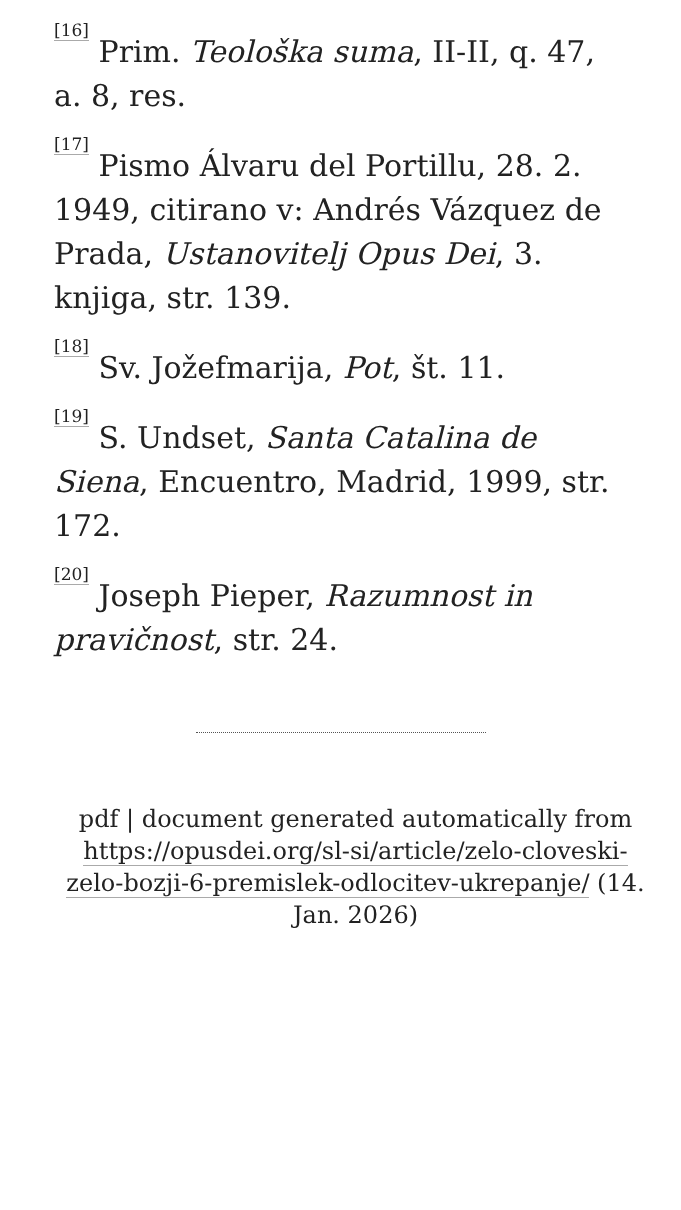<sup>[16]</sup> Prim. Teološka suma, II-II, q. 47, a. 8, res.
<sup>[17]</sup> Pismo Álvaru del Portillu, 28. 2. 1949, citirano v: Andrés Vázquez de Prada, Ustanovitelj Opus Dei, 3. knjiga, str. 139.
<sup>[18]</sup> Sv. Jožefmarija, Pot, št. 11.
<sup>[19]</sup> S. Undset, Santa Catalina de Siena, Encuentro, Madrid, 1999, str. 172.
<sup>[20]</sup> Joseph Pieper, Razumnost in pravičnost, str. 24.
pdf | document generated automatically from https://opusdei.org/sl-si/article/zelo-cloveski-zelo-bozji-6-premislek-odlocitev-ukrepanje/ (14. Jan. 2026)